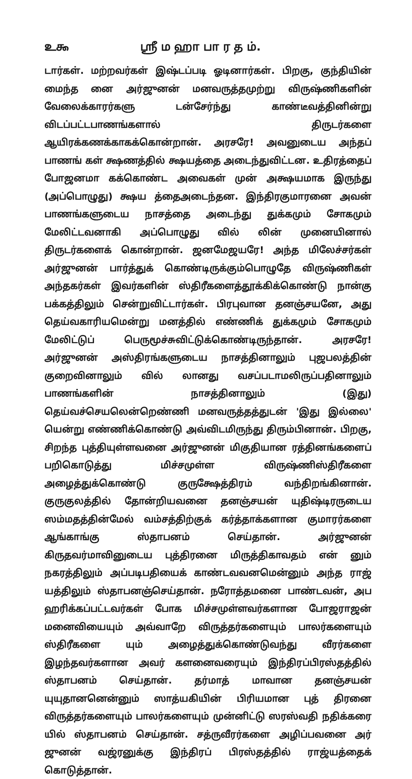உ௯ ஸ்ரீ ம ஹா பா ர த ம்.
டார்கள். மற்றவர்கள் இஷ்டப்படி ஓடினார்கள். பிறகு, குந்தியின் மைந்த னை அர்ஜுனன் மனவருத்தமுற்று விருஷ்ணிகளின் வேலைக்காரர்களு டன்சேர்ந்து காண்டீவத்தினின்று விடப்பட்டபாணங்களால் திருடர்களை ஆயிரக்கணக்காகக்கொன்றான். அரசரே! அவனுடைய அந்தப் பாணங் கள் க்ஷணத்தில் க்ஷயத்தை அடைந்துவிட்டன. உதிரத்தைப் போஜனமா கக்கொண்ட அவைகள் முன் அக்ஷயமாக இருந்து (அப்பொழுது) க்ஷய த்தைஅடைந்தன. இந்திரகுமாரனை அவன் பாணங்களுடைய நாசத்தை அடைந்து துக்கமும் சோகமும் மேலிட்டவனாகி அப்பொழுது வில் லின் முனையினால் திருடர்களைக் கொன்றான். ஜனமேஜயரே! அந்த மிலேச்சர்கள் அர்ஜுனன் பார்த்துக் கொண்டிருக்கும்பொழுதே விருஷ்ணிகள் அந்தகர்கள் இவர்களின் ஸ்திரீகளைத்தூக்கிக்கொண்டு நான்கு பக்கத்திலும் சென்றுவிட்டார்கள். பிரபுவான தனஞ்சயனே, அது தெய்வகாரியமென்று மனத்தில் எண்ணிக் துக்கமும் சோகமும் மேலிட்டுப் பெருமூச்சுவிட்டுக்கொண்டிருந்தான். அரசரே! அர்ஜுனன் அஸ்திரங்களுடைய நாசத்தினாலும் புஜபலத்தின் குறைவினாலும் வில் லானது வசப்படாமலிருப்பதினாலும் பாணங்களின் நாசத்தினாலும் (இது) தெய்வச்செயலென்றெண்ணி மனவருத்தத்துடன் 'இது இல்லை' யென்று எண்ணிக்கொண்டு அவ்விடமிருந்து திரும்பினான். பிறகு, சிறந்த புத்தியுள்ளவனை அர்ஜுனன் மிகுதியான ரத்தினங்களைப் பறிகொடுத்து மிச்சமுள்ள விருஷ்ணிஸ்திரீகளை அழைத்துக்கொண்டு குருக்ஷேத்திரம் வந்திறங்கினான். குருகுலத்தில் தோன்றியவனை தனஞ்சயன் யுதிஷ்டிரருடைய ஸம்மதத்தின்மேல் வம்சத்திற்குக் கர்த்தாக்களான குமாரர்களை ஆங்காங்கு ஸ்தாபனம் செய்தான். அர்ஜுனன் கிருதவர்மாவினுடைய புத்திரனை மிருத்திகாவதம் என் னும் நகரத்திலும் அப்படிபதியைக் காண்டவவனமென்னும் அந்த ராஜ் யத்திலும் ஸ்தாபனஞ்செய்தான். நரோத்தமனை பாண்டவன், அப ஹரிக்கப்பட்டவர்கள் போக மிச்சமுள்ளவர்களான போஜராஜன் மனைவியையும் அவ்வாறே விருத்தர்களையும் பாலர்களையும் ஸ்திரீகளை யும் அழைத்துக்கொண்டுவந்து வீரர்களை இழந்தவர்களான அவர் களனைவரையும் இந்திரப்பிரஸ்தத்தில் ஸ்தாபனம் செய்தான். தர்மாத் மாவான தனஞ்சயன் யுயுதானனென்னும் ஸாத்யகியின் பிரியமான புத் திரனை விருத்தர்களையும் பாலர்களையும் முன்னிட்டு ஸரஸ்வதி நதிக்கரை யில் ஸ்தாபனம் செய்தான். சத்ருவீரர்களை அழிப்பவனை அர் ஜுனன் வஜ்ரனுக்கு இந்திரப் பிரஸ்தத்தில் ராஜ்யத்தைக் கொடுத்தான்.